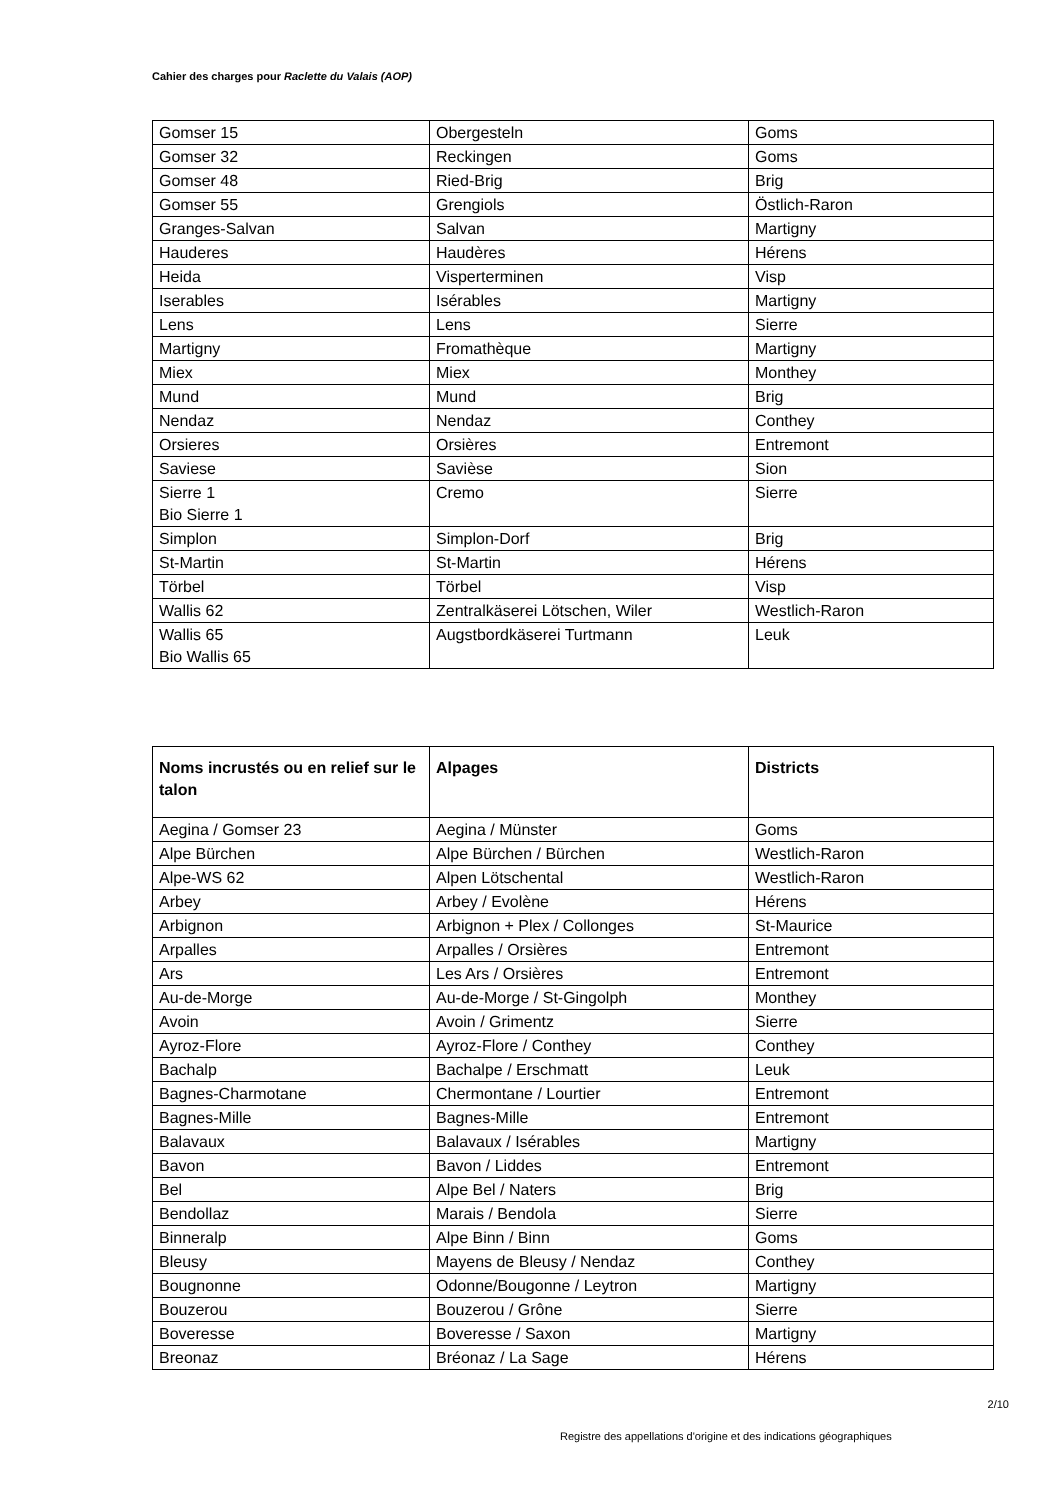Cahier des charges pour Raclette du Valais (AOP)
| Gomser 15 | Obergesteln | Goms |
| Gomser 32 | Reckingen | Goms |
| Gomser 48 | Ried-Brig | Brig |
| Gomser 55 | Grengiols | Östlich-Raron |
| Granges-Salvan | Salvan | Martigny |
| Hauderes | Haudères | Hérens |
| Heida | Visperterminen | Visp |
| Iserables | Isérables | Martigny |
| Lens | Lens | Sierre |
| Martigny | Fromathèque | Martigny |
| Miex | Miex | Monthey |
| Mund | Mund | Brig |
| Nendaz | Nendaz | Conthey |
| Orsieres | Orsières | Entremont |
| Saviese | Savièse | Sion |
| Sierre 1 Bio Sierre 1 | Cremo | Sierre |
| Simplon | Simplon-Dorf | Brig |
| St-Martin | St-Martin | Hérens |
| Törbel | Törbel | Visp |
| Wallis 62 | Zentralkäserei Lötschen, Wiler | Westlich-Raron |
| Wallis 65 Bio Wallis 65 | Augstbordkäserei Turtmann | Leuk |
| Noms incrustés ou en relief sur le talon | Alpages | Districts |
| --- | --- | --- |
| Aegina / Gomser 23 | Aegina / Münster | Goms |
| Alpe Bürchen | Alpe Bürchen / Bürchen | Westlich-Raron |
| Alpe-WS 62 | Alpen Lötschental | Westlich-Raron |
| Arbey | Arbey / Evolène | Hérens |
| Arbignon | Arbignon + Plex / Collonges | St-Maurice |
| Arpalles | Arpalles / Orsières | Entremont |
| Ars | Les Ars / Orsières | Entremont |
| Au-de-Morge | Au-de-Morge / St-Gingolph | Monthey |
| Avoin | Avoin / Grimentz | Sierre |
| Ayroz-Flore | Ayroz-Flore / Conthey | Conthey |
| Bachalp | Bachalpe / Erschmatt | Leuk |
| Bagnes-Charmotane | Chermontane / Lourtier | Entremont |
| Bagnes-Mille | Bagnes-Mille | Entremont |
| Balavaux | Balavaux / Isérables | Martigny |
| Bavon | Bavon / Liddes | Entremont |
| Bel | Alpe Bel / Naters | Brig |
| Bendollaz | Marais / Bendola | Sierre |
| Binneralp | Alpe Binn / Binn | Goms |
| Bleusy | Mayens de Bleusy / Nendaz | Conthey |
| Bougnonne | Odonne/Bougonne / Leytron | Martigny |
| Bouzerou | Bouzerou / Grône | Sierre |
| Boveresse | Boveresse / Saxon | Martigny |
| Breonaz | Bréonaz / La Sage | Hérens |
2/10
Registre des appellations d'origine et des indications géographiques